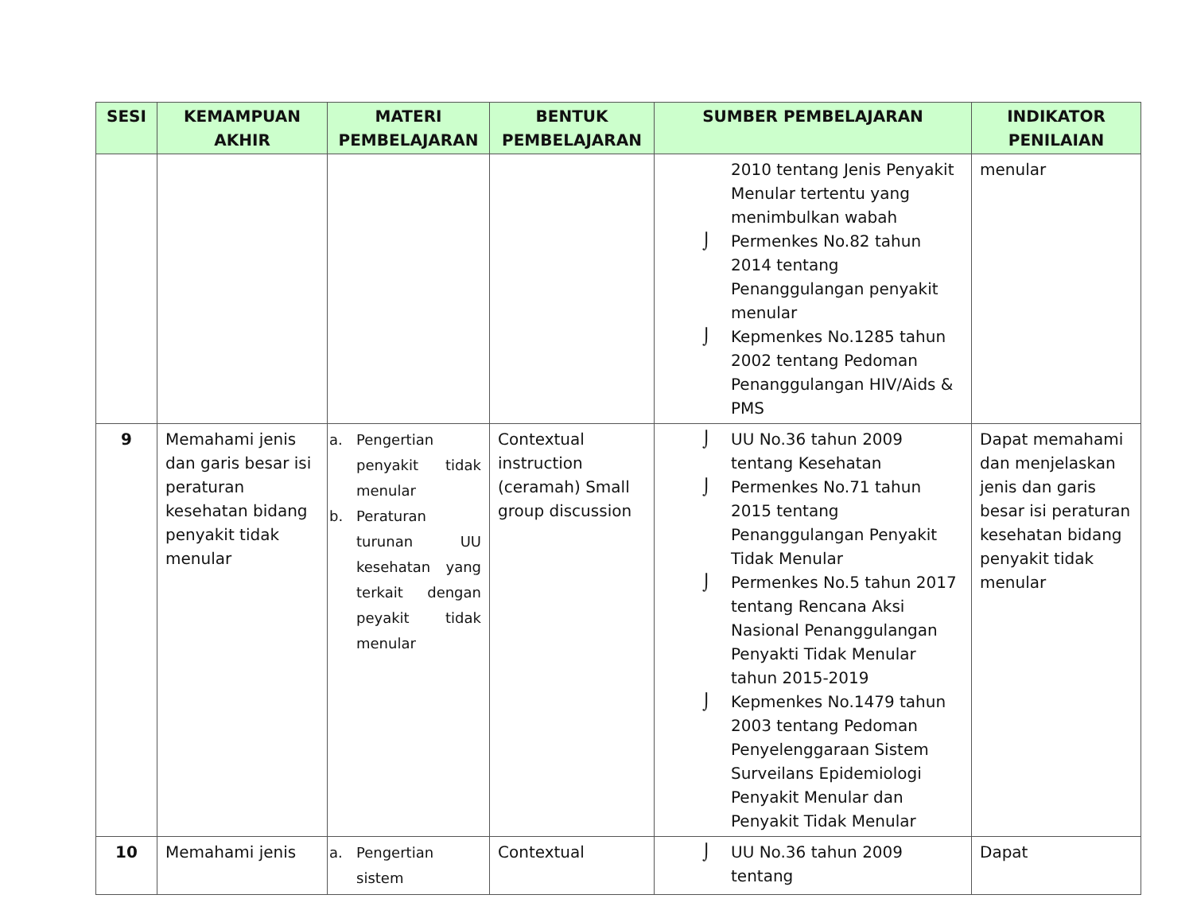| SESI | KEMAMPUAN AKHIR | MATERI PEMBELAJARAN | BENTUK PEMBELAJARAN | SUMBER PEMBELAJARAN | INDIKATOR PENILAIAN |
| --- | --- | --- | --- | --- | --- |
| | | | | 2010 tentang Jenis Penyakit Menular tertentu yang menimbulkan wabah ⌡ Permenkes No.82 tahun 2014 tentang Penanggulangan penyakit menular ⌡ Kepmenkes No.1285 tahun 2002 tentang Pedoman Penanggulangan HIV/Aids & PMS | menular |
| 9 | Memahami jenis dan garis besar isi peraturan kesehatan bidang penyakit tidak menular | a. Pengertian penyakit tidak menular b. Peraturan turunan UU kesehatan yang terkait dengan peyakit tidak menular | Contextual instruction (ceramah) Small group discussion | ⌡ UU No.36 tahun 2009 tentang Kesehatan ⌡ Permenkes No.71 tahun 2015 tentang Penanggulangan Penyakit Tidak Menular ⌡ Permenkes No.5 tahun 2017 tentang Rencana Aksi Nasional Penanggulangan Penyakti Tidak Menular tahun 2015-2019 ⌡ Kepmenkes No.1479 tahun 2003 tentang Pedoman Penyelenggaraan Sistem Surveilans Epidemiologi Penyakit Menular dan Penyakit Tidak Menular | Dapat memahami dan menjelaskan jenis dan garis besar isi peraturan kesehatan bidang penyakit tidak menular |
| 10 | Memahami jenis | a. Pengertian sistem | Contextual | ⌡ UU No.36 tahun 2009 tentang | Dapat |